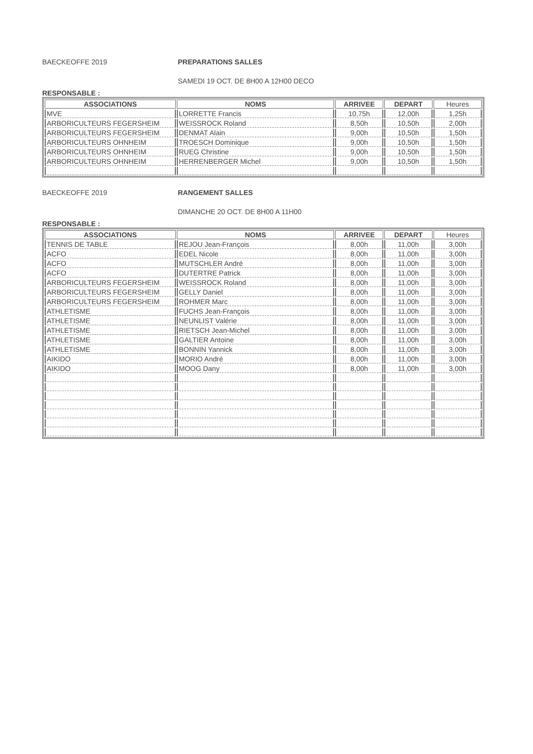BAECKEOFFE 2019 PREPARATIONS SALLES
SAMEDI 19 OCT. DE 8H00 A 12H00 DECO
RESPONSABLE :
| ASSOCIATIONS | NOMS | ARRIVEE | DEPART | Heures |
| --- | --- | --- | --- | --- |
| MVE | LORRETTE Francis | 10,75h | 12,00h | 1,25h |
| ARBORICULTEURS FEGERSHEIM | WEISSROCK Roland | 8,50h | 10,50h | 2,00h |
| ARBORICULTEURS FEGERSHEIM | DENMAT Alain | 9,00h | 10,50h | 1,50h |
| ARBORICULTEURS OHNHEIM | TROESCH Dominique | 9,00h | 10,50h | 1,50h |
| ARBORICULTEURS OHNHEIM | RUEG Christine | 9,00h | 10,50h | 1,50h |
| ARBORICULTEURS OHNHEIM | HERRENBERGER Michel | 9,00h | 10,50h | 1,50h |
BAECKEOFFE 2019 RANGEMENT SALLES
DIMANCHE 20 OCT. DE 8H00 A 11H00
RESPONSABLE :
| ASSOCIATIONS | NOMS | ARRIVEE | DEPART | Heures |
| --- | --- | --- | --- | --- |
| TENNIS DE TABLE | REJOU Jean-François | 8,00h | 11,00h | 3,00h |
| ACFO | EDEL Nicole | 8,00h | 11,00h | 3,00h |
| ACFO | MUTSCHLER André | 8,00h | 11,00h | 3,00h |
| ACFO | DUTERTRE Patrick | 8,00h | 11,00h | 3,00h |
| ARBORICULTEURS FEGERSHEIM | WEISSROCK Roland | 8,00h | 11,00h | 3,00h |
| ARBORICULTEURS FEGERSHEIM | GELLY Daniel | 8,00h | 11,00h | 3,00h |
| ARBORICULTEURS FEGERSHEIM | ROHMER Marc | 8,00h | 11,00h | 3,00h |
| ATHLETISME | FUCHS Jean-François | 8,00h | 11,00h | 3,00h |
| ATHLETISME | NEUNLIST Valérie | 8,00h | 11,00h | 3,00h |
| ATHLETISME | RIETSCH Jean-Michel | 8,00h | 11,00h | 3,00h |
| ATHLETISME | GALTIER Antoine | 8,00h | 11,00h | 3,00h |
| ATHLETISME | BONNIN Yannick | 8,00h | 11,00h | 3,00h |
| AIKIDO | MORIO André | 8,00h | 11,00h | 3,00h |
| AIKIDO | MOOG Dany | 8,00h | 11,00h | 3,00h |